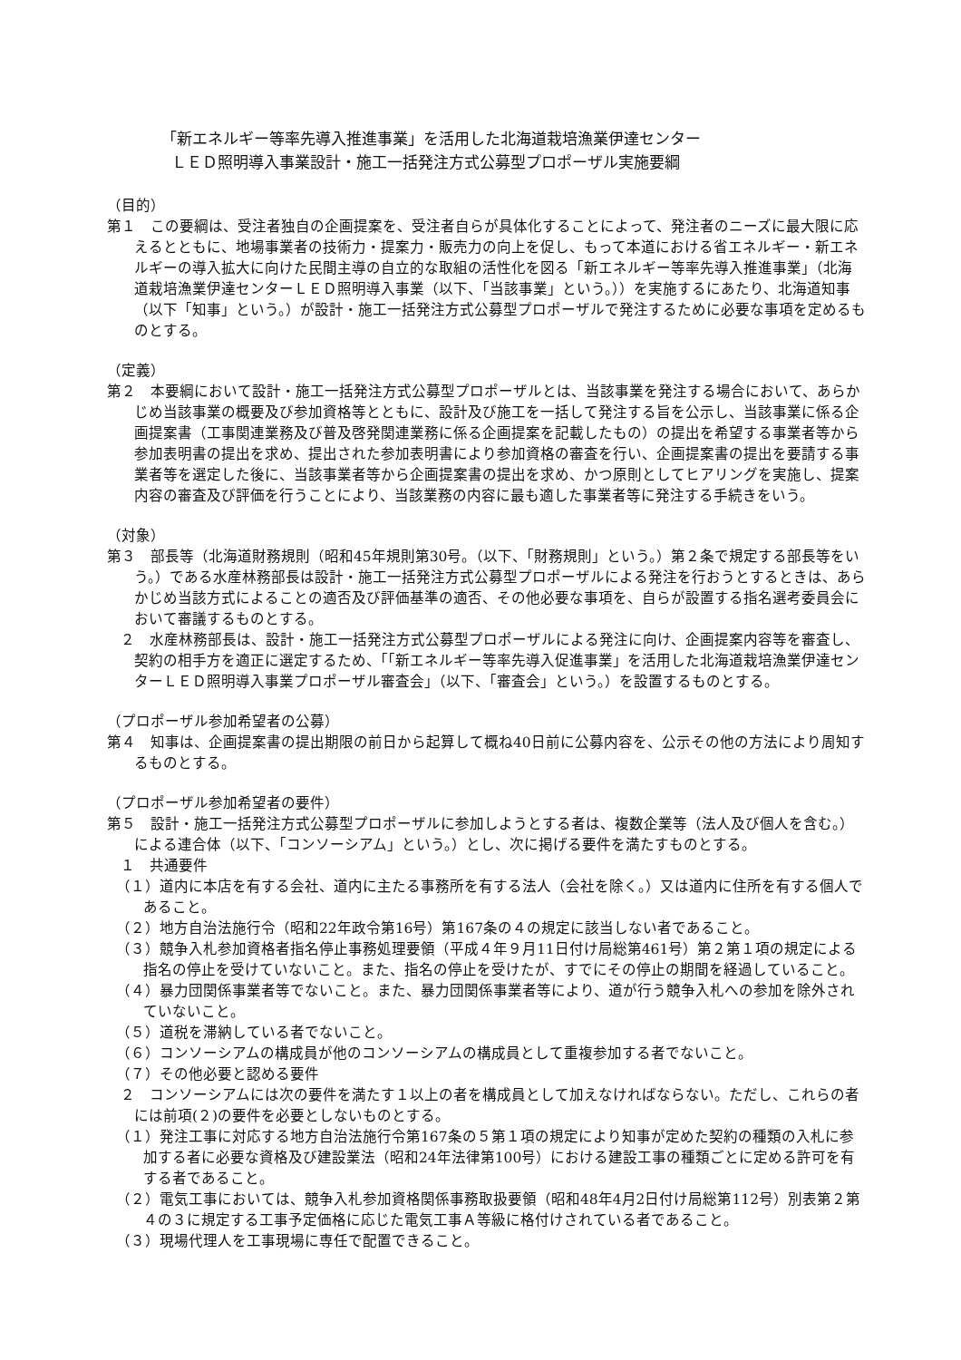「新エネルギー等率先導入推進事業」を活用した北海道栽培漁業伊達センター
ＬＥＤ照明導入事業設計・施工一括発注方式公募型プロポーザル実施要綱
（目的）
第１　この要綱は、受注者独自の企画提案を、受注者自らが具体化することによって、発注者のニーズに最大限に応えるとともに、地場事業者の技術力・提案力・販売力の向上を促し、もって本道における省エネルギー・新エネルギーの導入拡大に向けた民間主導の自立的な取組の活性化を図る「新エネルギー等率先導入推進事業」（北海道栽培漁業伊達センターＬＥＤ照明導入事業（以下、「当該事業」という。））を実施するにあたり、北海道知事（以下「知事」という。）が設計・施工一括発注方式公募型プロポーザルで発注するために必要な事項を定めるものとする。
（定義）
第２　本要綱において設計・施工一括発注方式公募型プロポーザルとは、当該事業を発注する場合において、あらかじめ当該事業の概要及び参加資格等とともに、設計及び施工を一括して発注する旨を公示し、当該事業に係る企画提案書（工事関連業務及び普及啓発関連業務に係る企画提案を記載したもの）の提出を希望する事業者等から参加表明書の提出を求め、提出された参加表明書により参加資格の審査を行い、企画提案書の提出を要請する事業者等を選定した後に、当該事業者等から企画提案書の提出を求め、かつ原則としてヒアリングを実施し、提案内容の審査及び評価を行うことにより、当該業務の内容に最も適した事業者等に発注する手続きをいう。
（対象）
第３　部長等（北海道財務規則（昭和45年規則第30号。（以下、「財務規則」という。）第２条で規定する部長等をいう。）である水産林務部長は設計・施工一括発注方式公募型プロポーザルによる発注を行おうとするときは、あらかじめ当該方式によることの適否及び評価基準の適否、その他必要な事項を、自らが設置する指名選考委員会において審議するものとする。
２　水産林務部長は、設計・施工一括発注方式公募型プロポーザルによる発注に向け、企画提案内容等を審査し、契約の相手方を適正に選定するため、「「新エネルギー等率先導入促進事業」を活用した北海道栽培漁業伊達センターＬＥＤ照明導入事業プロポーザル審査会」（以下、「審査会」という。）を設置するものとする。
（プロポーザル参加希望者の公募）
第４　知事は、企画提案書の提出期限の前日から起算して概ね40日前に公募内容を、公示その他の方法により周知するものとする。
（プロポーザル参加希望者の要件）
第５　設計・施工一括発注方式公募型プロポーザルに参加しようとする者は、複数企業等（法人及び個人を含む。）による連合体（以下、「コンソーシアム」という。）とし、次に掲げる要件を満たすものとする。
１　共通要件
（１）道内に本店を有する会社、道内に主たる事務所を有する法人（会社を除く。）又は道内に住所を有する個人であること。
（２）地方自治法施行令（昭和22年政令第16号）第167条の４の規定に該当しない者であること。
（３）競争入札参加資格者指名停止事務処理要領（平成４年９月11日付け局総第461号）第２第１項の規定による指名の停止を受けていないこと。また、指名の停止を受けたが、すでにその停止の期間を経過していること。
（４）暴力団関係事業者等でないこと。また、暴力団関係事業者等により、道が行う競争入札への参加を除外されていないこと。
（５）道税を滞納している者でないこと。
（６）コンソーシアムの構成員が他のコンソーシアムの構成員として重複参加する者でないこと。
（７）その他必要と認める要件
２　コンソーシアムには次の要件を満たす１以上の者を構成員として加えなければならない。ただし、これらの者には前項(２)の要件を必要としないものとする。
（１）発注工事に対応する地方自治法施行令第167条の５第１項の規定により知事が定めた契約の種類の入札に参加する者に必要な資格及び建設業法（昭和24年法律第100号）における建設工事の種類ごとに定める許可を有する者であること。
（２）電気工事においては、競争入札参加資格関係事務取扱要領（昭和48年4月2日付け局総第112号）別表第２第４の３に規定する工事予定価格に応じた電気工事Ａ等級に格付けされている者であること。
（３）現場代理人を工事現場に専任で配置できること。